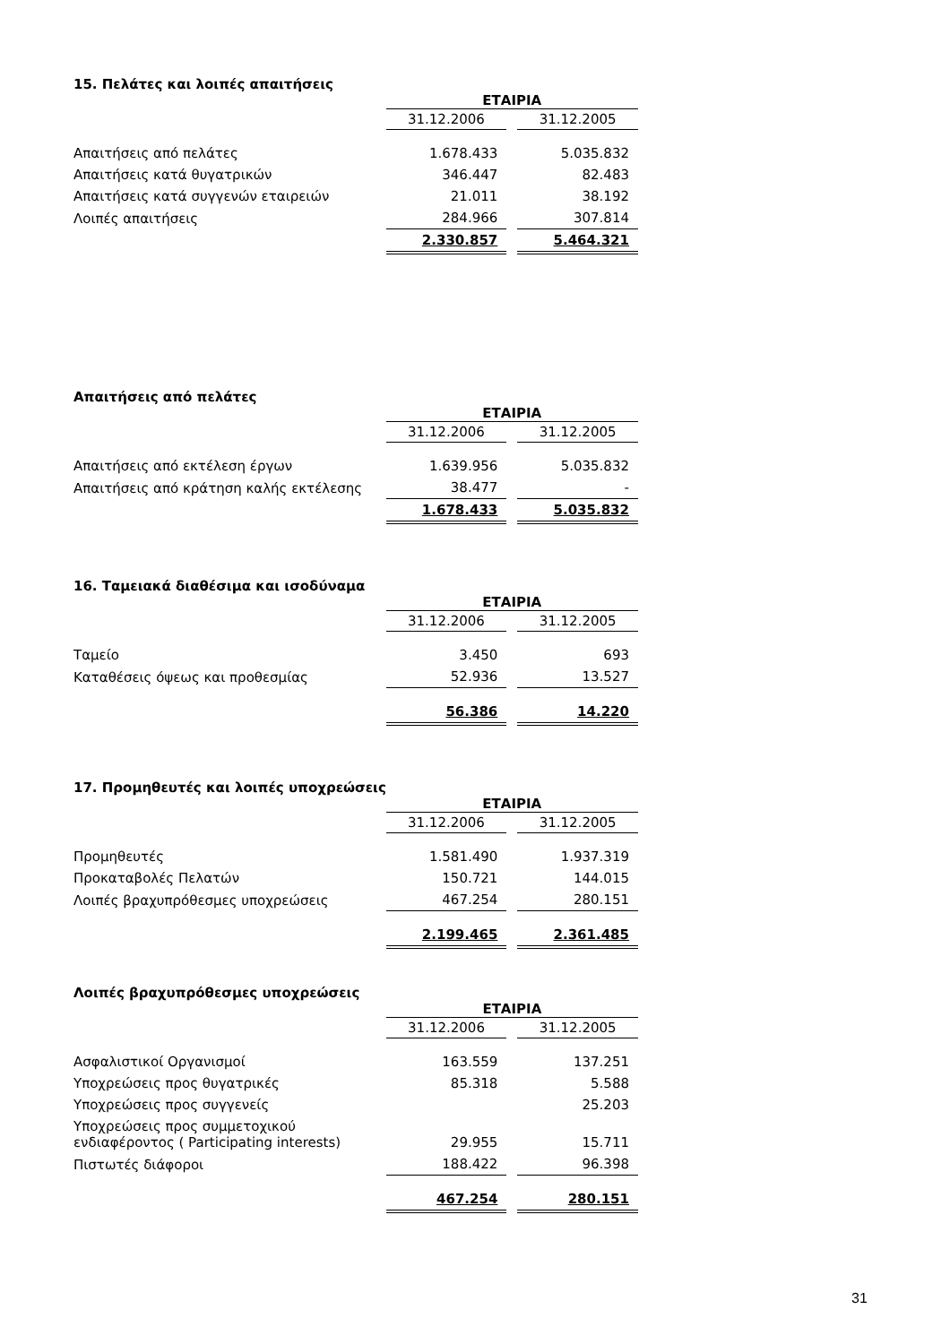15. Πελάτες και λοιπές απαιτήσεις
| | ΕΤΑΙΡΙΑ | | |
| | 31.12.2006 | | 31.12.2005 |
| Απαιτήσεις από πελάτες | 1.678.433 | | 5.035.832 |
| Απαιτήσεις κατά θυγατρικών | 346.447 | | 82.483 |
| Απαιτήσεις κατά συγγενών εταιρειών | 21.011 | | 38.192 |
| Λοιπές απαιτήσεις | 284.966 | | 307.814 |
| | 2.330.857 | | 5.464.321 |
Απαιτήσεις από πελάτες
| | ΕΤΑΙΡΙΑ | | |
| | 31.12.2006 | | 31.12.2005 |
| Απαιτήσεις από εκτέλεση έργων | 1.639.956 | | 5.035.832 |
| Απαιτήσεις από κράτηση καλής εκτέλεσης | 38.477 | | - |
| | 1.678.433 | | 5.035.832 |
16. Ταμειακά διαθέσιμα και ισοδύναμα
| | ΕΤΑΙΡΙΑ | | |
| | 31.12.2006 | | 31.12.2005 |
| Ταμείο | 3.450 | | 693 |
| Καταθέσεις όψεως και προθεσμίας | 52.936 | | 13.527 |
| | 56.386 | | 14.220 |
17. Προμηθευτές και λοιπές υποχρεώσεις
| | ΕΤΑΙΡΙΑ | | |
| | 31.12.2006 | | 31.12.2005 |
| Προμηθευτές | 1.581.490 | | 1.937.319 |
| Προκαταβολές Πελατών | 150.721 | | 144.015 |
| Λοιπές βραχυπρόθεσμες υποχρεώσεις | 467.254 | | 280.151 |
| | 2.199.465 | | 2.361.485 |
Λοιπές βραχυπρόθεσμες υποχρεώσεις
| | ΕΤΑΙΡΙΑ | | |
| | 31.12.2006 | | 31.12.2005 |
| Ασφαλιστικοί Οργανισμοί | 163.559 | | 137.251 |
| Υποχρεώσεις προς θυγατρικές | 85.318 | | 5.588 |
| Υποχρεώσεις προς συγγενείς | | | 25.203 |
| Υποχρεώσεις προς συμμετοχικού ενδιαφέροντος ( Participating interests) | 29.955 | | 15.711 |
| Πιστωτές διάφοροι | 188.422 | | 96.398 |
| | 467.254 | | 280.151 |
31